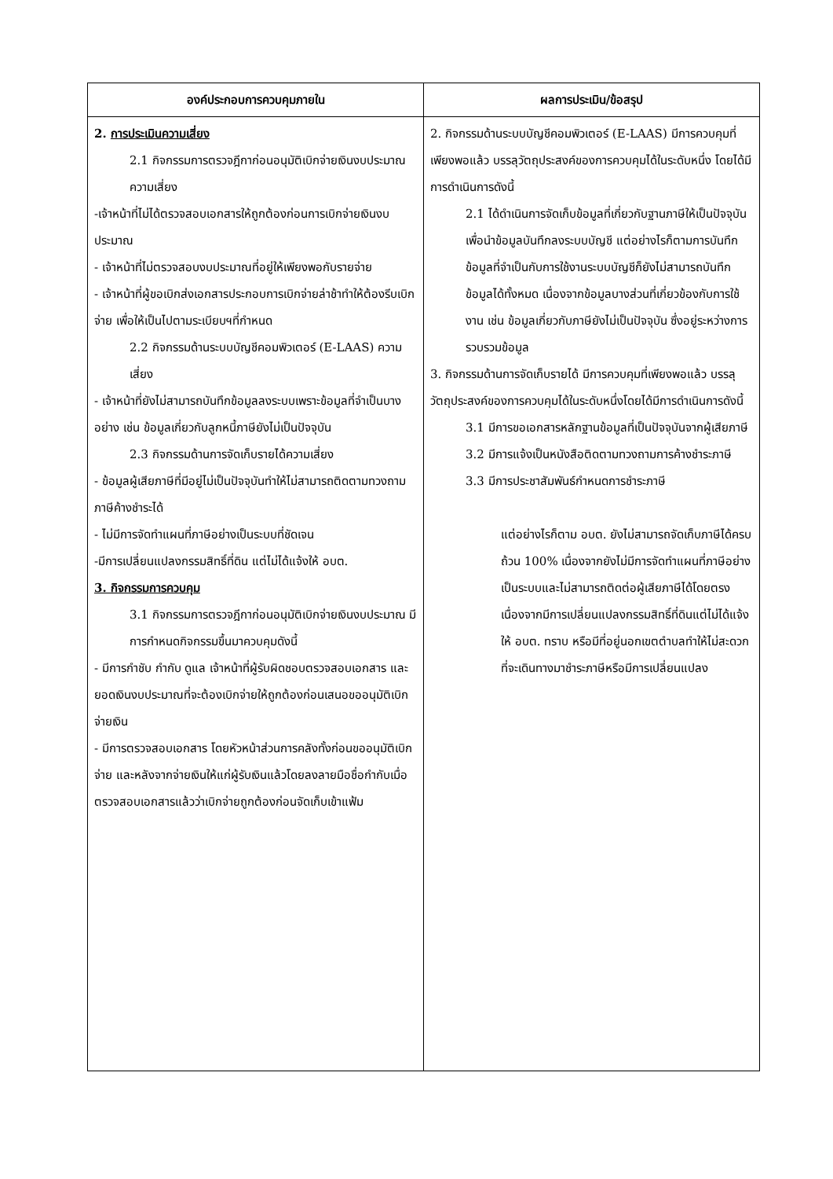| องค์ประกอบการควบคุมภายใน | ผลการประเมิน/ข้อสรุป |
| --- | --- |
| 2. การประเมินความเสี่ยง 2.1 กิจกรรมการตรวจฎีกาก่อนอนุมัติเบิกจ่ายเงินงบประมาณความเสี่ยง -เจ้าหน้าที่ไม่ได้ตรวจสอบเอกสารให้ถูกต้องก่อนการเบิกจ่ายเงินงบประมาณ - เจ้าหน้าที่ไม่ตรวจสอบงบประมาณที่อยู่ให้เพียงพอกับรายจ่าย - เจ้าหน้าที่ผู้ขอเบิกส่งเอกสารประกอบการเบิกจ่ายล่าช้าทำให้ต้องรีบเบิกจ่าย เพื่อให้เป็นไปตามระเบียบฯที่กำหนด 2.2 กิจกรรมด้านระบบบัญชีคอมพิวเตอร์ (E-LAAS) ความเสี่ยง - เจ้าหน้าที่ยังไม่สามารถบันทึกข้อมูลลงระบบเพราะข้อมูลที่จำเป็นบางอย่าง เช่น ข้อมูลเกี่ยวกับลูกหนี้ภาษียังไม่เป็นปัจจุบัน 2.3 กิจกรรมด้านการจัดเก็บรายได้ความเสี่ยง - ข้อมูลผู้เสียภาษีที่มีอยู่ไม่เป็นปัจจุบันทำให้ไม่สามารถติดตามทวงถามภาษีค้างชำระได้ - ไม่มีการจัดทำแผนที่ภาษีอย่างเป็นระบบที่ชัดเจน -มีการเปลี่ยนแปลงกรรมสิทธิ์ที่ดิน แต่ไม่ได้แจ้งให้ อบต. 3. กิจกรรมการควบคุม 3.1 กิจกรรมการตรวจฎีกาก่อนอนุมัติเบิกจ่ายเงินงบประมาณ มีการกำหนดกิจกรรมขึ้นมาควบคุมดังนี้ - มีการกำชับ กำกับ ดูแล เจ้าหน้าที่ผู้รับผิดชอบตรวจสอบเอกสาร และยอดเงินงบประมาณที่จะต้องเบิกจ่ายให้ถูกต้องก่อนเสนอขออนุมัติเบิกจ่ายเงิน - มีการตรวจสอบเอกสาร โดยหัวหน้าส่วนการคลังทั้งก่อนขออนุมัติเบิกจ่าย และหลังจากจ่ายเงินให้แก่ผู้รับเงินแล้วโดยลงลายมือชื่อกำกับเมื่อตรวจสอบเอกสารแล้วว่าเบิกจ่ายถูกต้องก่อนจัดเก็บเข้าแฟ้ม | 2. กิจกรรมด้านระบบบัญชีคอมพิวเตอร์ (E-LAAS) มีการควบคุมที่เพียงพอแล้ว บรรลุวัตถุประสงค์ของการควบคุมได้ในระดับหนึ่ง โดยได้มีการดำเนินการดังนี้ 2.1 ได้ดำเนินการจัดเก็บข้อมูลที่เกี่ยวกับฐานภาษีให้เป็นปัจจุบัน เพื่อนำข้อมูลบันทึกลงระบบบัญชี แต่อย่างไรก็ตามการบันทึกข้อมูลที่จำเป็นกับการใช้งานระบบบัญชีก็ยังไม่สามารถบันทึกข้อมูลได้ทั้งหมด เนื่องจากข้อมูลบางส่วนที่เกี่ยวข้องกับการใช้งาน เช่น ข้อมูลเกี่ยวกับภาษียังไม่เป็นปัจจุบัน ซึ่งอยู่ระหว่างการรวบรวมข้อมูล 3. กิจกรรมด้านการจัดเก็บรายได้ มีการควบคุมที่เพียงพอแล้ว บรรลุวัตถุประสงค์ของการควบคุมได้ในระดับหนึ่งโดยได้มีการดำเนินการดังนี้ 3.1 มีการขอเอกสารหลักฐานข้อมูลที่เป็นปัจจุบันจากผู้เสียภาษี 3.2 มีการแจ้งเป็นหนังสือติดตามทวงถามการค้างชำระภาษี 3.3 มีการประชาสัมพันธ์กำหนดการชำระภาษี แต่อย่างไรก็ตาม อบต. ยังไม่สามารถจัดเก็บภาษีได้ครบถ้วน 100% เนื่องจากยังไม่มีการจัดทำแผนที่ภาษีอย่างเป็นระบบและไม่สามารถติดต่อผู้เสียภาษีได้โดยตรง เนื่องจากมีการเปลี่ยนแปลงกรรมสิทธิ์ที่ดินแต่ไม่ได้แจ้งให้ อบต. ทราบ หรือมีที่อยู่นอกเขตตำบลทำให้ไม่สะดวกที่จะเดินทางมาชำระภาษีหรือมีการเปลี่ยนแปลง |